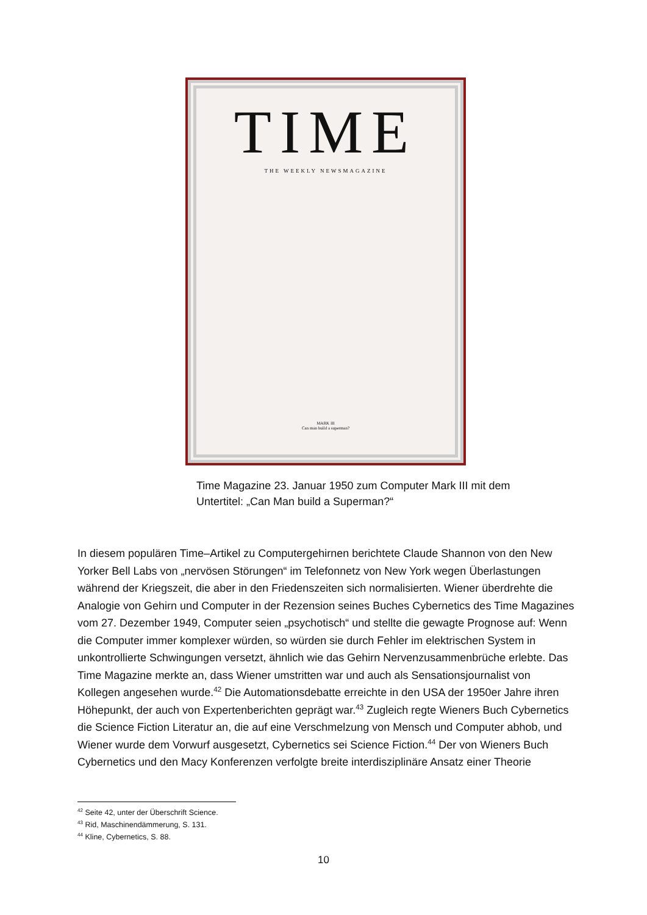TIME
THE WEEKLY NEWSMAGAZINE
MARK III
Can man build a superman?
Time Magazine 23. Januar 1950 zum Computer Mark III mit dem Untertitel: „Can Man build a Superman?“
In diesem populären Time–Artikel zu Computergehirnen berichtete Claude Shannon von den New Yorker Bell Labs von „nervösen Störungen“ im Telefonnetz von New York wegen Überlastungen während der Kriegszeit, die aber in den Friedenszeiten sich normalisierten. Wiener überdrehte die Analogie von Gehirn und Computer in der Rezension seines Buches Cybernetics des Time Magazines vom 27. Dezember 1949, Computer seien „psychotisch“ und stellte die gewagte Prognose auf: Wenn die Computer immer komplexer würden, so würden sie durch Fehler im elektrischen System in unkontrollierte Schwingungen versetzt, ähnlich wie das Gehirn Nervenzusammenbrüche erlebte. Das Time Magazine merkte an, dass Wiener umstritten war und auch als Sensationsjournalist von Kollegen angesehen wurde.<sup>42</sup> Die Automationsdebatte erreichte in den USA der 1950er Jahre ihren Höhepunkt, der auch von Expertenberichten geprägt war.<sup>43</sup> Zugleich regte Wieners Buch Cybernetics die Science Fiction Literatur an, die auf eine Verschmelzung von Mensch und Computer abhob, und Wiener wurde dem Vorwurf ausgesetzt, Cybernetics sei Science Fiction.<sup>44</sup> Der von Wieners Buch Cybernetics und den Macy Konferenzen verfolgte breite interdisziplinäre Ansatz einer Theorie
<sup>42</sup> Seite 42, unter der Überschrift Science.
<sup>43</sup> Rid, Maschinendämmerung, S. 131.
<sup>44</sup> Kline, Cybernetics, S. 88.
10